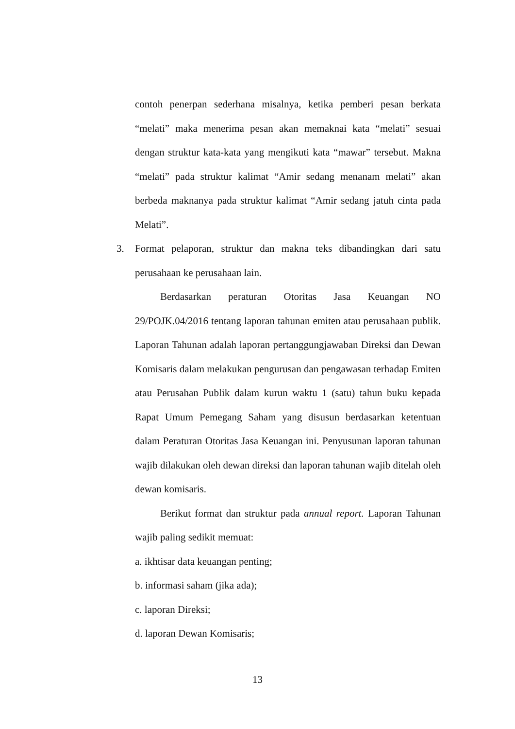contoh penerpan sederhana misalnya, ketika pemberi pesan berkata “melati” maka menerima pesan akan memaknai kata “melati” sesuai dengan struktur kata-kata yang mengikuti kata “mawar” tersebut. Makna “melati” pada struktur kalimat “Amir sedang menanam melati” akan berbeda maknanya pada struktur kalimat “Amir sedang jatuh cinta pada Melati”.
3. Format pelaporan, struktur dan makna teks dibandingkan dari satu perusahaan ke perusahaan lain.
Berdasarkan peraturan Otoritas Jasa Keuangan NO 29/POJK.04/2016 tentang laporan tahunan emiten atau perusahaan publik. Laporan Tahunan adalah laporan pertanggungjawaban Direksi dan Dewan Komisaris dalam melakukan pengurusan dan pengawasan terhadap Emiten atau Perusahan Publik dalam kurun waktu 1 (satu) tahun buku kepada Rapat Umum Pemegang Saham yang disusun berdasarkan ketentuan dalam Peraturan Otoritas Jasa Keuangan ini. Penyusunan laporan tahunan wajib dilakukan oleh dewan direksi dan laporan tahunan wajib ditelah oleh dewan komisaris.
Berikut format dan struktur pada annual report. Laporan Tahunan wajib paling sedikit memuat:
a. ikhtisar data keuangan penting;
b. informasi saham (jika ada);
c. laporan Direksi;
d. laporan Dewan Komisaris;
13